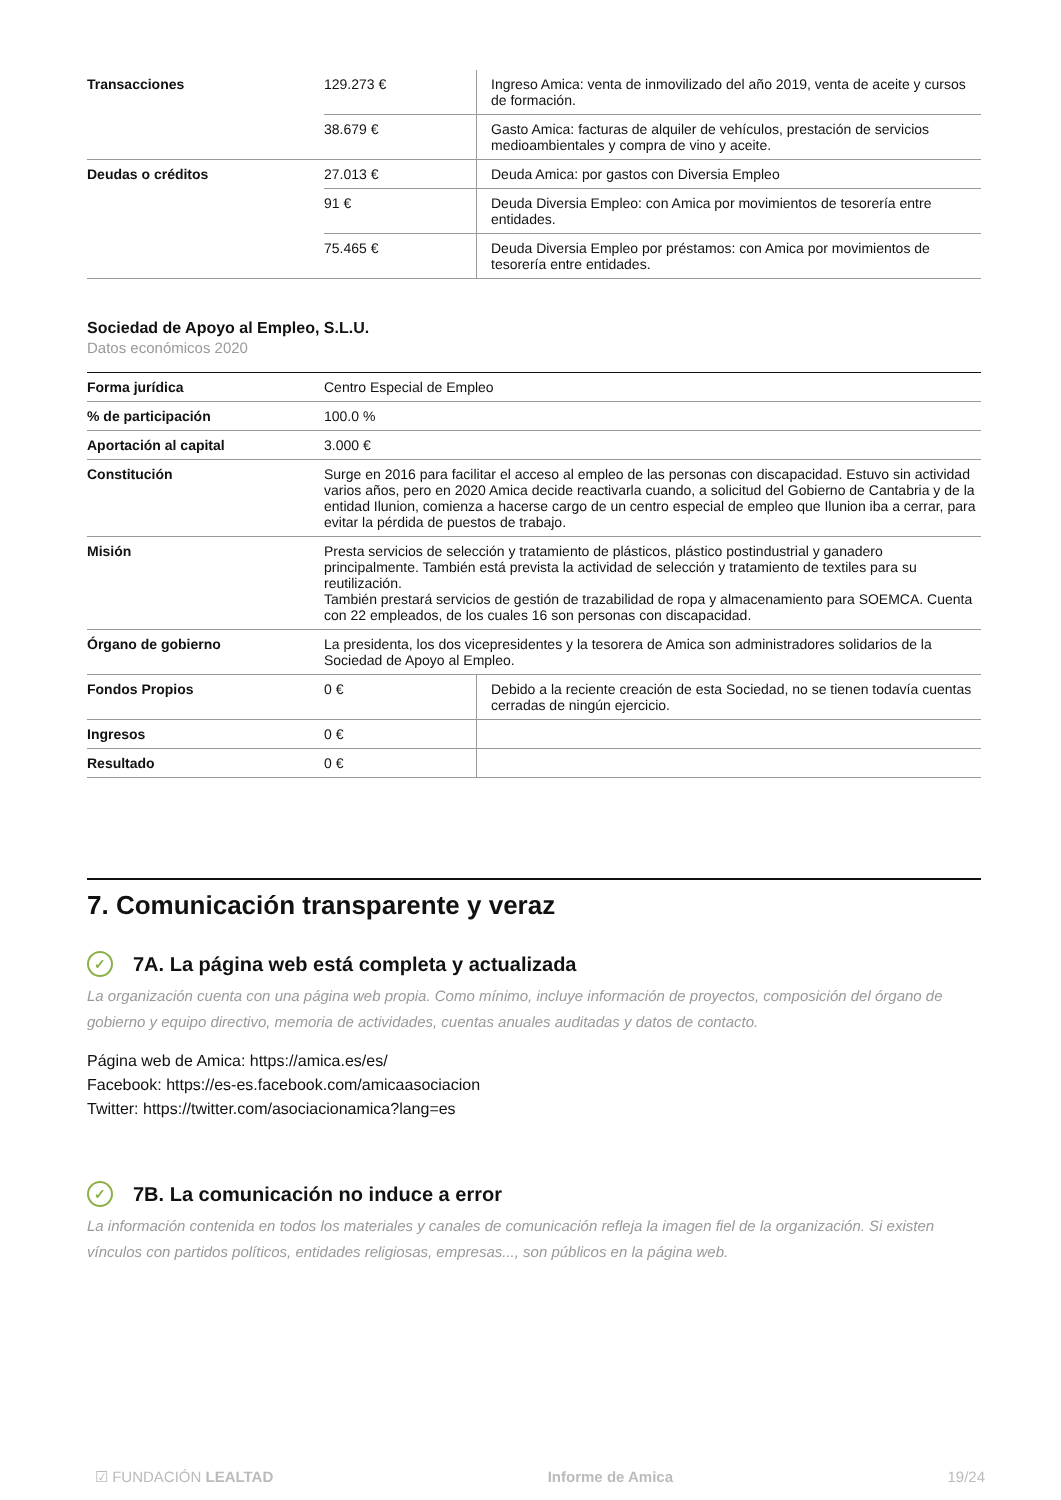| Transacciones | 129.273 € | Ingreso Amica: venta de inmovilizado del año 2019, venta de aceite y cursos de formación. |
| | 38.679 € | Gasto Amica: facturas de alquiler de vehículos, prestación de servicios medioambientales y compra de vino y aceite. |
| Deudas o créditos | 27.013 € | Deuda Amica: por gastos con Diversia Empleo |
| | 91 € | Deuda Diversia Empleo: con Amica por movimientos de tesorería entre entidades. |
| | 75.465 € | Deuda Diversia Empleo por préstamos: con Amica por movimientos de tesorería entre entidades. |
Sociedad de Apoyo al Empleo, S.L.U.
Datos económicos 2020
| Forma jurídica | Centro Especial de Empleo | |
| % de participación | 100.0 % | |
| Aportación al capital | 3.000 € | |
| Constitución | Surge en 2016 para facilitar el acceso al empleo de las personas con discapacidad. Estuvo sin actividad varios años, pero en 2020 Amica decide reactivarla cuando, a solicitud del Gobierno de Cantabria y de la entidad Ilunion, comienza a hacerse cargo de un centro especial de empleo que Ilunion iba a cerrar, para evitar la pérdida de puestos de trabajo. | |
| Misión | Presta servicios de selección y tratamiento de plásticos, plástico postindustrial y ganadero principalmente. También está prevista la actividad de selección y tratamiento de textiles para su reutilización. También prestará servicios de gestión de trazabilidad de ropa y almacenamiento para SOEMCA. Cuenta con 22 empleados, de los cuales 16 son personas con discapacidad. | |
| Órgano de gobierno | La presidenta, los dos vicepresidentes y la tesorera de Amica son administradores solidarios de la Sociedad de Apoyo al Empleo. | |
| Fondos Propios | 0 € | Debido a la reciente creación de esta Sociedad, no se tienen todavía cuentas cerradas de ningún ejercicio. |
| Ingresos | 0 € | |
| Resultado | 0 € | |
7. Comunicación transparente y veraz
✓ 7A. La página web está completa y actualizada
La organización cuenta con una página web propia. Como mínimo, incluye información de proyectos, composición del órgano de gobierno y equipo directivo, memoria de actividades, cuentas anuales auditadas y datos de contacto.
Página web de Amica: https://amica.es/es/
Facebook: https://es-es.facebook.com/amicaasociacion
Twitter: https://twitter.com/asociacionamica?lang=es
✓ 7B. La comunicación no induce a error
La información contenida en todos los materiales y canales de comunicación refleja la imagen fiel de la organización. Si existen vínculos con partidos políticos, entidades religiosas, empresas..., son públicos en la página web.
☑ FUNDACIÓN LEALTAD Informe de Amica 19/24